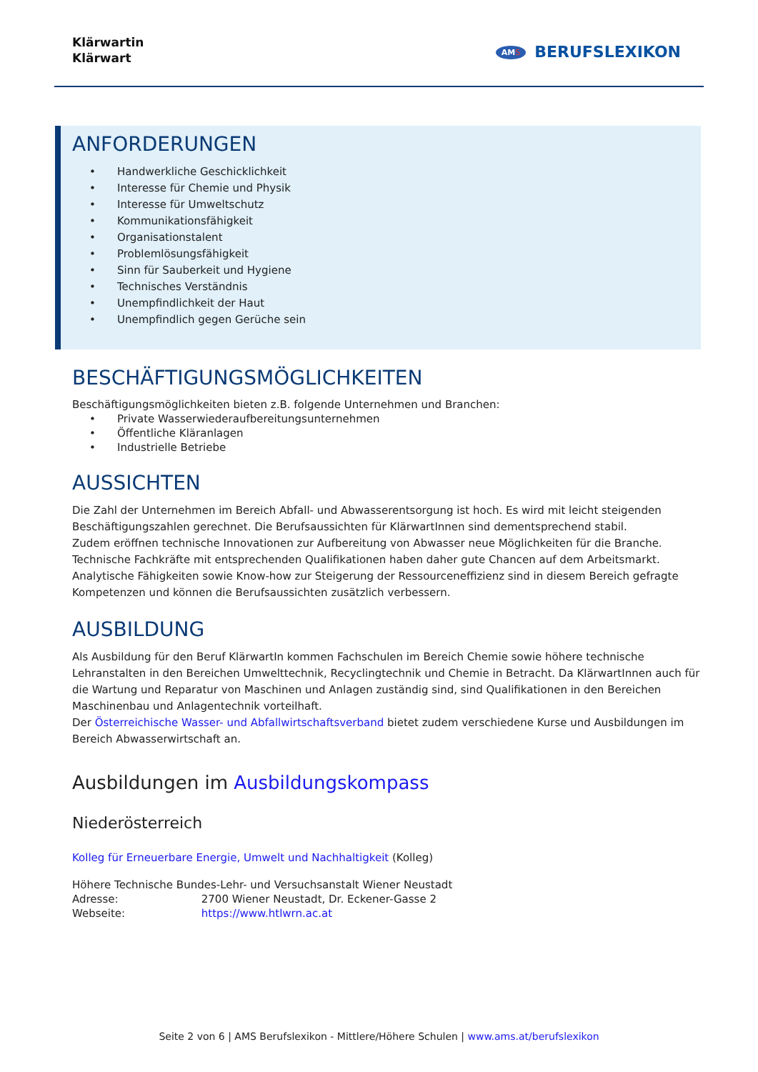Klärwartin
Klärwart
AMS BERUFSLEXIKON
ANFORDERUNGEN
• Handwerkliche Geschicklichkeit
• Interesse für Chemie und Physik
• Interesse für Umweltschutz
• Kommunikationsfähigkeit
• Organisationstalent
• Problemlösungsfähigkeit
• Sinn für Sauberkeit und Hygiene
• Technisches Verständnis
• Unempfindlichkeit der Haut
• Unempfindlich gegen Gerüche sein
BESCHÄFTIGUNGSMÖGLICHKEITEN
Beschäftigungsmöglichkeiten bieten z.B. folgende Unternehmen und Branchen:
• Private Wasserwiederaufbereitungsunternehmen
• Öffentliche Kläranlagen
• Industrielle Betriebe
AUSSICHTEN
Die Zahl der Unternehmen im Bereich Abfall- und Abwasserentsorgung ist hoch. Es wird mit leicht steigenden Beschäftigungszahlen gerechnet. Die Berufsaussichten für KlärwartInnen sind dementsprechend stabil.
Zudem eröffnen technische Innovationen zur Aufbereitung von Abwasser neue Möglichkeiten für die Branche. Technische Fachkräfte mit entsprechenden Qualifikationen haben daher gute Chancen auf dem Arbeitsmarkt. Analytische Fähigkeiten sowie Know-how zur Steigerung der Ressourceneffizienz sind in diesem Bereich gefragte Kompetenzen und können die Berufsaussichten zusätzlich verbessern.
AUSBILDUNG
Als Ausbildung für den Beruf KlärwartIn kommen Fachschulen im Bereich Chemie sowie höhere technische Lehranstalten in den Bereichen Umwelttechnik, Recyclingtechnik und Chemie in Betracht. Da KlärwartInnen auch für die Wartung und Reparatur von Maschinen und Anlagen zuständig sind, sind Qualifikationen in den Bereichen Maschinenbau und Anlagentechnik vorteilhaft.
Der Österreichische Wasser- und Abfallwirtschaftsverband bietet zudem verschiedene Kurse und Ausbildungen im Bereich Abwasserwirtschaft an.
Ausbildungen im Ausbildungskompass
Niederösterreich
Kolleg für Erneuerbare Energie, Umwelt und Nachhaltigkeit (Kolleg)
Höhere Technische Bundes-Lehr- und Versuchsanstalt Wiener Neustadt
Adresse: 2700 Wiener Neustadt, Dr. Eckener-Gasse 2
Webseite: https://www.htlwrn.ac.at
Seite 2 von 6 | AMS Berufslexikon - Mittlere/Höhere Schulen | www.ams.at/berufslexikon